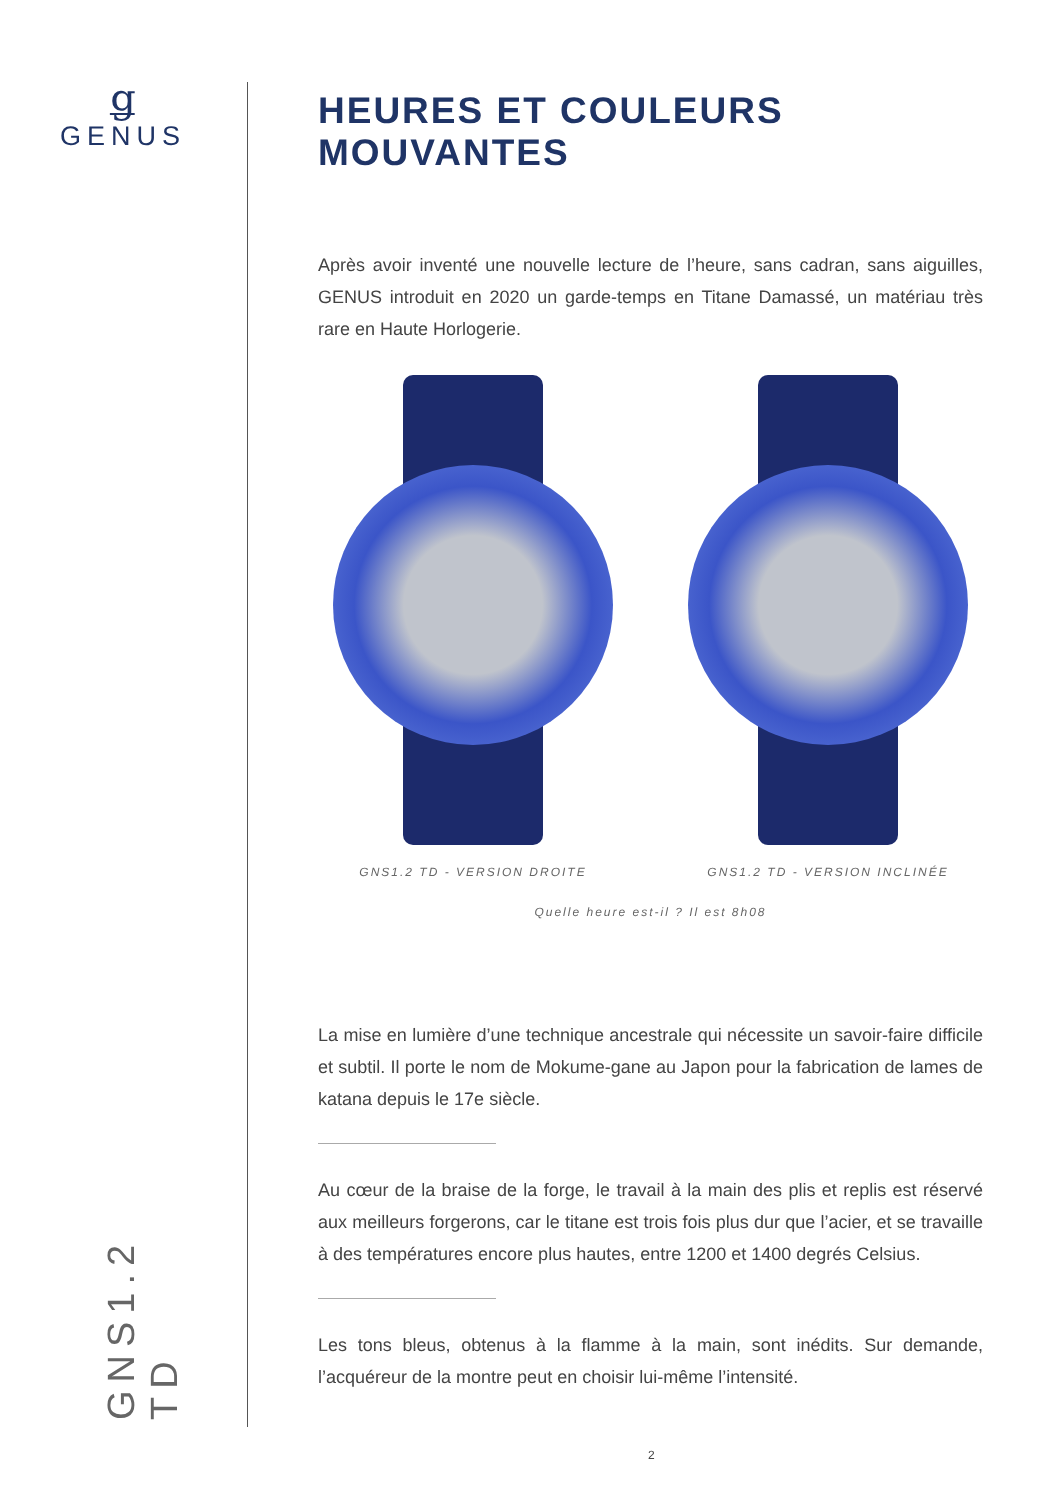ǥ
GENUS
GNS1.2 TD
HEURES ET COULEURS MOUVANTES
Après avoir inventé une nouvelle lecture de l’heure, sans cadran, sans aiguilles, GENUS introduit en 2020 un garde-temps en Titane Damassé, un matériau très rare en Haute Horlogerie.
GNS1.2 TD - VERSION DROITE GNS1.2 TD - VERSION INCLINÉE
Quelle heure est-il ? Il est 8h08
La mise en lumière d’une technique ancestrale qui nécessite un savoir-faire difficile et subtil. Il porte le nom de Mokume-gane au Japon pour la fabrication de lames de katana depuis le 17e siècle.
Au cœur de la braise de la forge, le travail à la main des plis et replis est réservé aux meilleurs forgerons, car le titane est trois fois plus dur que l’acier, et se travaille à des températures encore plus hautes, entre 1200 et 1400 degrés Celsius.
Les tons bleus, obtenus à la flamme à la main, sont inédits. Sur demande, l’acquéreur de la montre peut en choisir lui-même l’intensité.
2